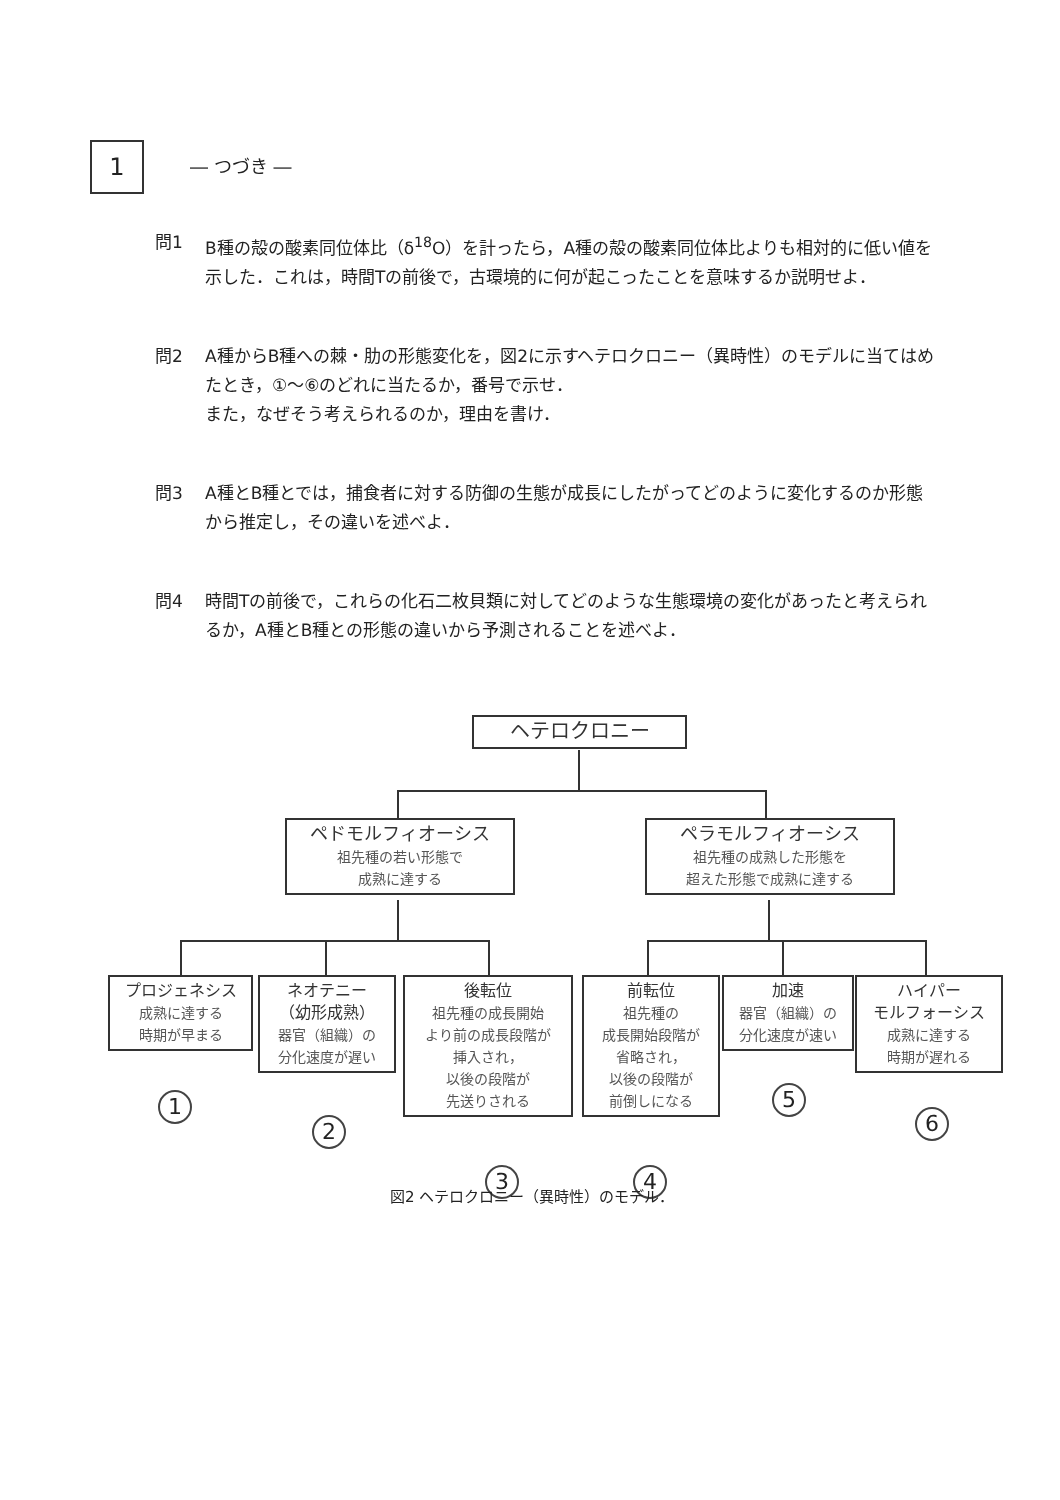1 ― つづき ―
問1 B種の殻の酸素同位体比（δ<sup>18</sup>O）を計ったら，A種の殻の酸素同位体比よりも相対的に低い値を示した．これは，時間Tの前後で，古環境的に何が起こったことを意味するか説明せよ．
問2 A種からB種への棘・肋の形態変化を，図2に示すヘテロクロニー（異時性）のモデルに当てはめたとき，①～⑥のどれに当たるか，番号で示せ．
また，なぜそう考えられるのか，理由を書け．
問3 A種とB種とでは，捕食者に対する防御の生態が成長にしたがってどのように変化するのか形態から推定し，その違いを述べよ．
問4 時間Tの前後で，これらの化石二枚貝類に対してどのような生態環境の変化があったと考えられるか，A種とB種との形態の違いから予測されることを述べよ．
ヘテロクロニー
ペドモルフィオーシス
祖先種の若い形態で
成熟に達する
ペラモルフィオーシス
祖先種の成熟した形態を
超えた形態で成熟に達する
プロジェネシス
成熟に達する
時期が早まる
ネオテニー
（幼形成熟）
器官（組織）の
分化速度が遅い
後転位
祖先種の成長開始
より前の成長段階が
挿入され，
以後の段階が
先送りされる
前転位
祖先種の
成長開始段階が
省略され，
以後の段階が
前倒しになる
加速
器官（組織）の
分化速度が速い
ハイパー
モルフォーシス
成熟に達する
時期が遅れる
1
2
3 4
5
6
図2 ヘテロクロニー（異時性）のモデル．